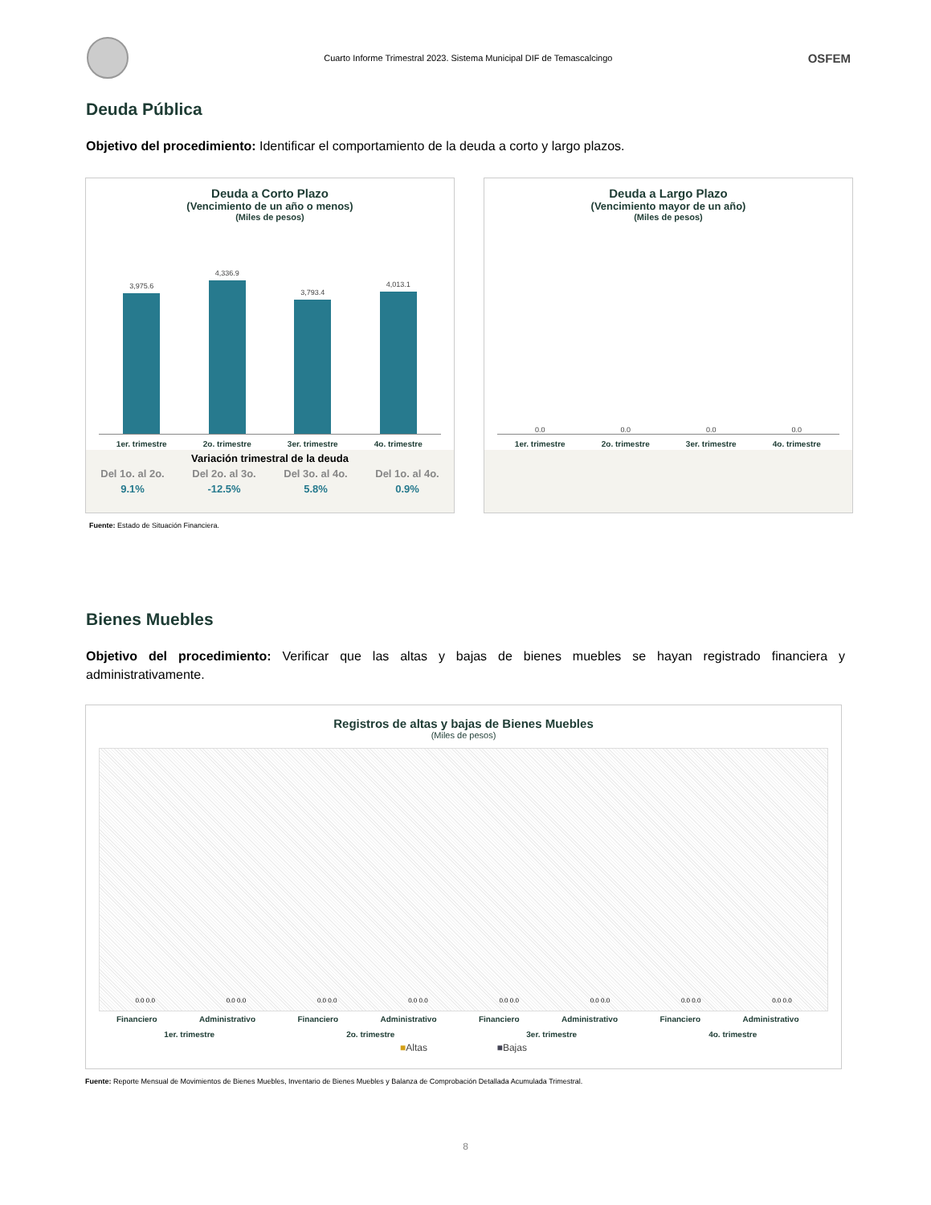Cuarto Informe Trimestral 2023. Sistema Municipal DIF de Temascalcingo
OSFEM
Deuda Pública
Objetivo del procedimiento: Identificar el comportamiento de la deuda a corto y largo plazos.
Deuda a Corto Plazo
(Vencimiento de un año o menos)
(Miles de pesos)
3,975.6
4,336.9
3,793.4
4,013.1
1er. trimestre 2o. trimestre 3er. trimestre 4o. trimestre
| Variación trimestral de la deuda | | | |
| --- | --- | --- | --- |
| Del 1o. al 2o. | Del 2o. al 3o. | Del 3o. al 4o. | Del 1o. al 4o. |
| 9.1% | -12.5% | 5.8% | 0.9% |
Deuda a Largo Plazo
(Vencimiento mayor de un año)
(Miles de pesos)
0.0
0.0
0.0
0.0
1er. trimestre 2o. trimestre 3er. trimestre 4o. trimestre
Fuente: Estado de Situación Financiera.
Bienes Muebles
Objetivo del procedimiento: Verificar que las altas y bajas de bienes muebles se hayan registrado financiera y administrativamente.
Registros de altas y bajas de Bienes Muebles
(Miles de pesos)
0.0 0.0
0.0 0.0
0.0 0.0
0.0 0.0
0.0 0.0
0.0 0.0
0.0 0.0
0.0 0.0
| Financiero | Administrativo | Financiero | Administrativo | Financiero | Administrativo | Financiero | Administrativo |
| 1er. trimestre | | 2o. trimestre | | 3er. trimestre | | 4o. trimestre | |
■Altas ■Bajas
Fuente: Reporte Mensual de Movimientos de Bienes Muebles, Inventario de Bienes Muebles y Balanza de Comprobación Detallada Acumulada Trimestral.
8